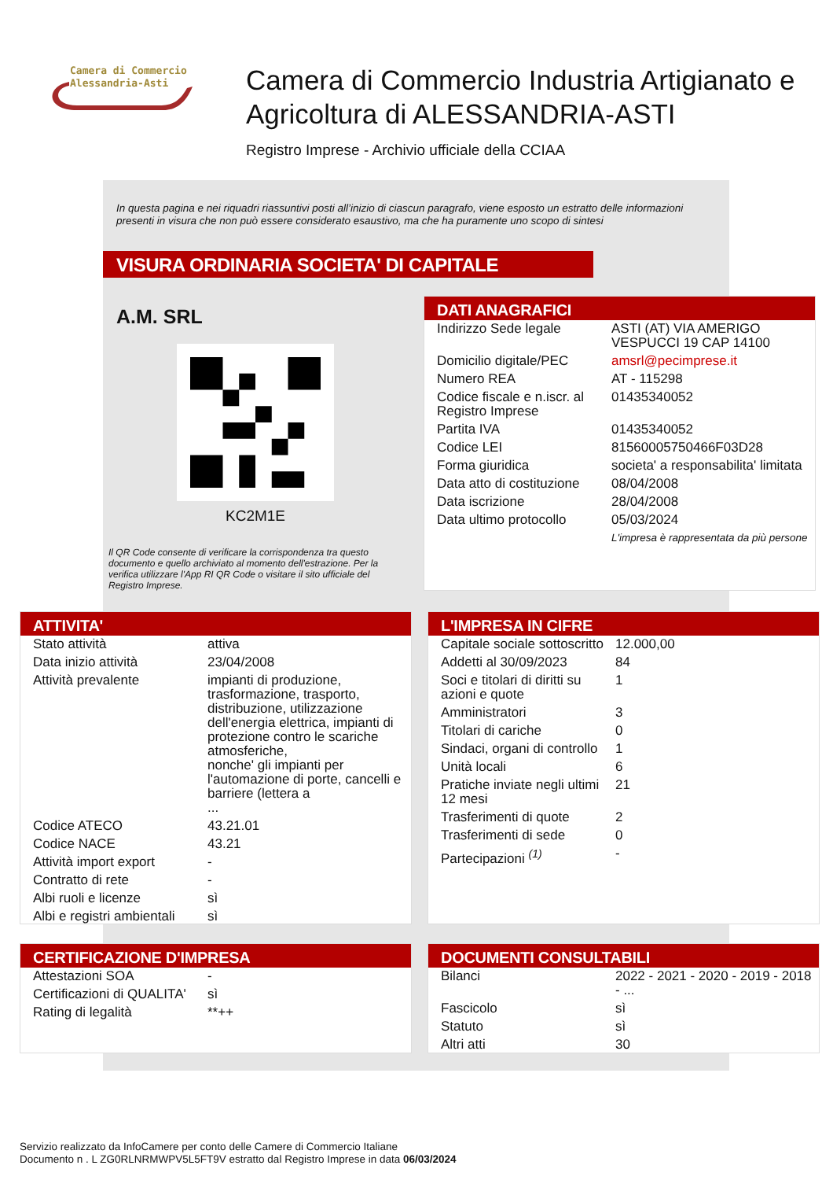Camera di Commercio
Alessandria-Asti
Camera di Commercio Industria Artigianato e Agricoltura di ALESSANDRIA-ASTI
Registro Imprese - Archivio ufficiale della CCIAA
In questa pagina e nei riquadri riassuntivi posti all’inizio di ciascun paragrafo, viene esposto un estratto delle informazioni presenti in visura che non può essere considerato esaustivo, ma che ha puramente uno scopo di sintesi
VISURA ORDINARIA SOCIETA' DI CAPITALE
A.M. SRL
KC2M1E
Il QR Code consente di verificare la corrispondenza tra questo documento e quello archiviato al momento dell'estrazione. Per la verifica utilizzare l'App RI QR Code o visitare il sito ufficiale del Registro Imprese.
DATI ANAGRAFICI
| Indirizzo Sede legale | ASTI (AT) VIA AMERIGO VESPUCCI 19 CAP 14100 |
| Domicilio digitale/PEC | amsrl@pecimprese.it |
| Numero REA | AT - 115298 |
| Codice fiscale e n.iscr. al Registro Imprese | 01435340052 |
| Partita IVA | 01435340052 |
| Codice LEI | 81560005750466F03D28 |
| Forma giuridica | societa' a responsabilita' limitata |
| Data atto di costituzione | 08/04/2008 |
| Data iscrizione | 28/04/2008 |
| Data ultimo protocollo | 05/03/2024 |
| | L'impresa è rappresentata da più persone |
ATTIVITA'
| Stato attività | attiva |
| Data inizio attività | 23/04/2008 |
| Attività prevalente | impianti di produzione, trasformazione, trasporto, distribuzione, utilizzazione dell'energia elettrica, impianti di protezione contro le scariche atmosferiche, nonche' gli impianti per l'automazione di porte, cancelli e barriere (lettera a ... |
| Codice ATECO | 43.21.01 |
| Codice NACE | 43.21 |
| Attività import export | - |
| Contratto di rete | - |
| Albi ruoli e licenze | sì |
| Albi e registri ambientali | sì |
L'IMPRESA IN CIFRE
| Capitale sociale sottoscritto | 12.000,00 |
| Addetti al 30/09/2023 | 84 |
| Soci e titolari di diritti su azioni e quote | 1 |
| Amministratori | 3 |
| Titolari di cariche | 0 |
| Sindaci, organi di controllo | 1 |
| Unità locali | 6 |
| Pratiche inviate negli ultimi 12 mesi | 21 |
| Trasferimenti di quote | 2 |
| Trasferimenti di sede | 0 |
| Partecipazioni <sup>(1)</sup> | - |
CERTIFICAZIONE D'IMPRESA
| Attestazioni SOA | - |
| Certificazioni di QUALITA' | sì |
| Rating di legalità | **++ |
DOCUMENTI CONSULTABILI
| Bilanci | 2022 - 2021 - 2020 - 2019 - 2018 - ... |
| Fascicolo | sì |
| Statuto | sì |
| Altri atti | 30 |
Servizio realizzato da InfoCamere per conto delle Camere di Commercio Italiane
Documento n . L ZG0RLNRMWPV5L5FT9V estratto dal Registro Imprese in data 06/03/2024